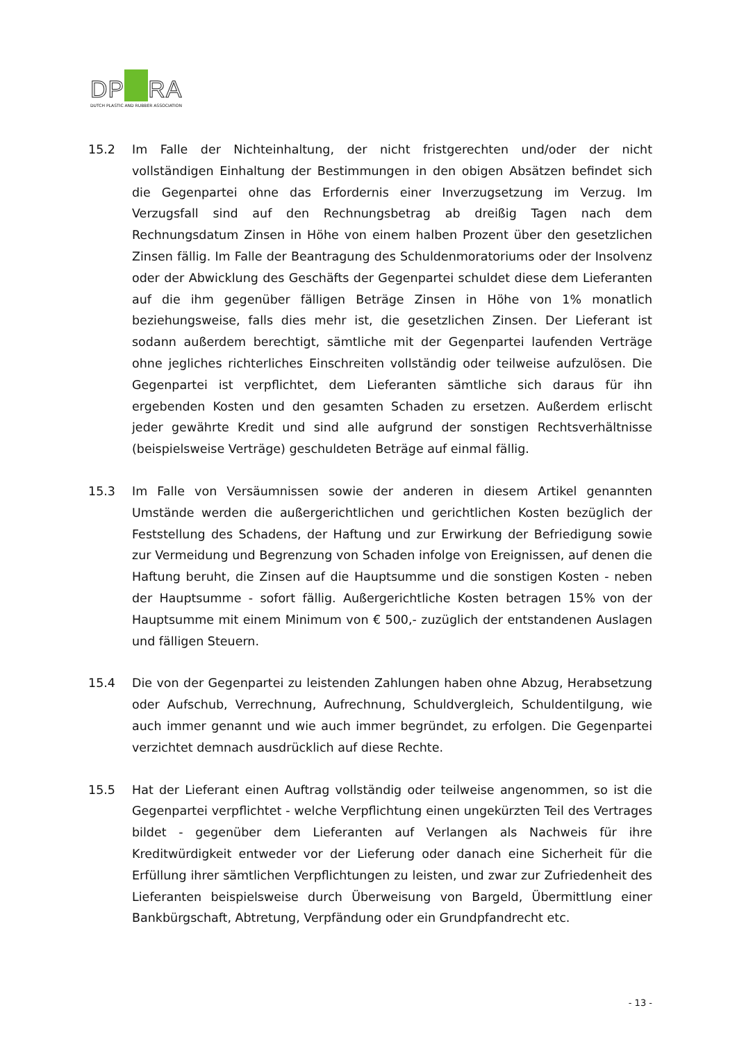DP RA
DUTCH PLASTIC AND RUBBER ASSOCIATION
15.2 Im Falle der Nichteinhaltung, der nicht fristgerechten und/oder der nicht vollständigen Einhaltung der Bestimmungen in den obigen Absätzen befindet sich die Gegenpartei ohne das Erfordernis einer Inverzugsetzung im Verzug. Im Verzugsfall sind auf den Rechnungsbetrag ab dreißig Tagen nach dem Rechnungsdatum Zinsen in Höhe von einem halben Prozent über den gesetzlichen Zinsen fällig. Im Falle der Beantragung des Schuldenmoratoriums oder der Insolvenz oder der Abwicklung des Geschäfts der Gegenpartei schuldet diese dem Lieferanten auf die ihm gegenüber fälligen Beträge Zinsen in Höhe von 1% monatlich beziehungsweise, falls dies mehr ist, die gesetzlichen Zinsen. Der Lieferant ist sodann außerdem berechtigt, sämtliche mit der Gegenpartei laufenden Verträge ohne jegliches richterliches Einschreiten vollständig oder teilweise aufzulösen. Die Gegenpartei ist verpflichtet, dem Lieferanten sämtliche sich daraus für ihn ergebenden Kosten und den gesamten Schaden zu ersetzen. Außerdem erlischt jeder gewährte Kredit und sind alle aufgrund der sonstigen Rechtsverhältnisse (beispielsweise Verträge) geschuldeten Beträge auf einmal fällig.
15.3 Im Falle von Versäumnissen sowie der anderen in diesem Artikel genannten Umstände werden die außergerichtlichen und gerichtlichen Kosten bezüglich der Feststellung des Schadens, der Haftung und zur Erwirkung der Befriedigung sowie zur Vermeidung und Begrenzung von Schaden infolge von Ereignissen, auf denen die Haftung beruht, die Zinsen auf die Hauptsumme und die sonstigen Kosten - neben der Hauptsumme - sofort fällig. Außergerichtliche Kosten betragen 15% von der Hauptsumme mit einem Minimum von € 500,- zuzüglich der entstandenen Auslagen und fälligen Steuern.
15.4 Die von der Gegenpartei zu leistenden Zahlungen haben ohne Abzug, Herabsetzung oder Aufschub, Verrechnung, Aufrechnung, Schuldvergleich, Schuldentilgung, wie auch immer genannt und wie auch immer begründet, zu erfolgen. Die Gegenpartei verzichtet demnach ausdrücklich auf diese Rechte.
15.5 Hat der Lieferant einen Auftrag vollständig oder teilweise angenommen, so ist die Gegenpartei verpflichtet - welche Verpflichtung einen ungekürzten Teil des Vertrages bildet - gegenüber dem Lieferanten auf Verlangen als Nachweis für ihre Kreditwürdigkeit entweder vor der Lieferung oder danach eine Sicherheit für die Erfüllung ihrer sämtlichen Verpflichtungen zu leisten, und zwar zur Zufriedenheit des Lieferanten beispielsweise durch Überweisung von Bargeld, Übermittlung einer Bankbürgschaft, Abtretung, Verpfändung oder ein Grundpfandrecht etc.
- 13 -